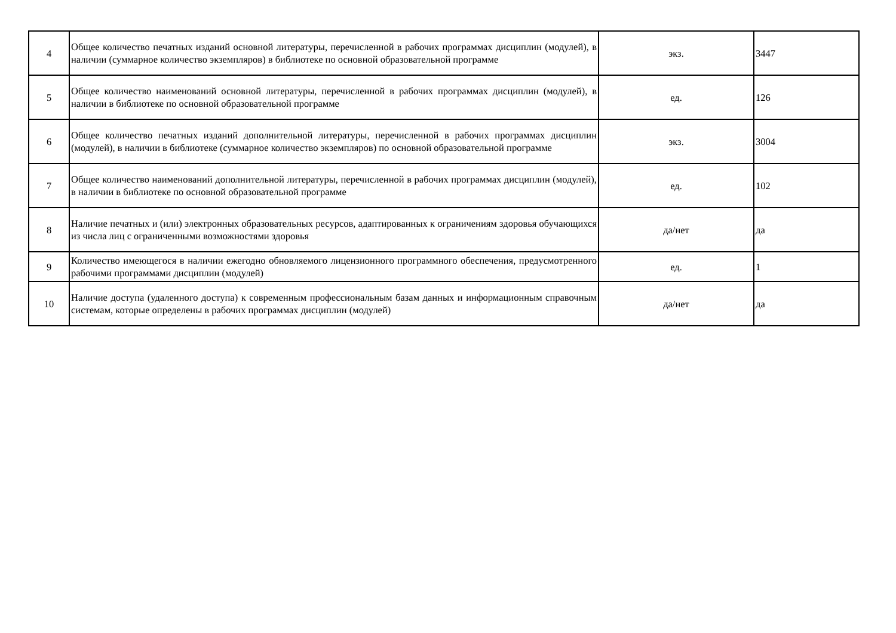| 4 | Общее количество печатных изданий основной литературы, перечисленной в рабочих программах дисциплин (модулей), в наличии (суммарное количество экземпляров) в библиотеке по основной образовательной программе | экз. | 3447 |
| 5 | Общее количество наименований основной литературы, перечисленной в рабочих программах дисциплин (модулей), в наличии в библиотеке по основной образовательной программе | ед. | 126 |
| 6 | Общее количество печатных изданий дополнительной литературы, перечисленной в рабочих программах дисциплин (модулей), в наличии в библиотеке (суммарное количество экземпляров) по основной образовательной программе | экз. | 3004 |
| 7 | Общее количество наименований дополнительной литературы, перечисленной в рабочих программах дисциплин (модулей), в наличии в библиотеке по основной образовательной программе | ед. | 102 |
| 8 | Наличие печатных и (или) электронных образовательных ресурсов, адаптированных к ограничениям здоровья обучающихся из числа лиц с ограниченными возможностями здоровья | да/нет | да |
| 9 | Количество имеющегося в наличии ежегодно обновляемого лицензионного программного обеспечения, предусмотренного рабочими программами дисциплин (модулей) | ед. | 1 |
| 10 | Наличие доступа (удаленного доступа) к современным профессиональным базам данных и информационным справочным системам, которые определены в рабочих программах дисциплин (модулей) | да/нет | да |